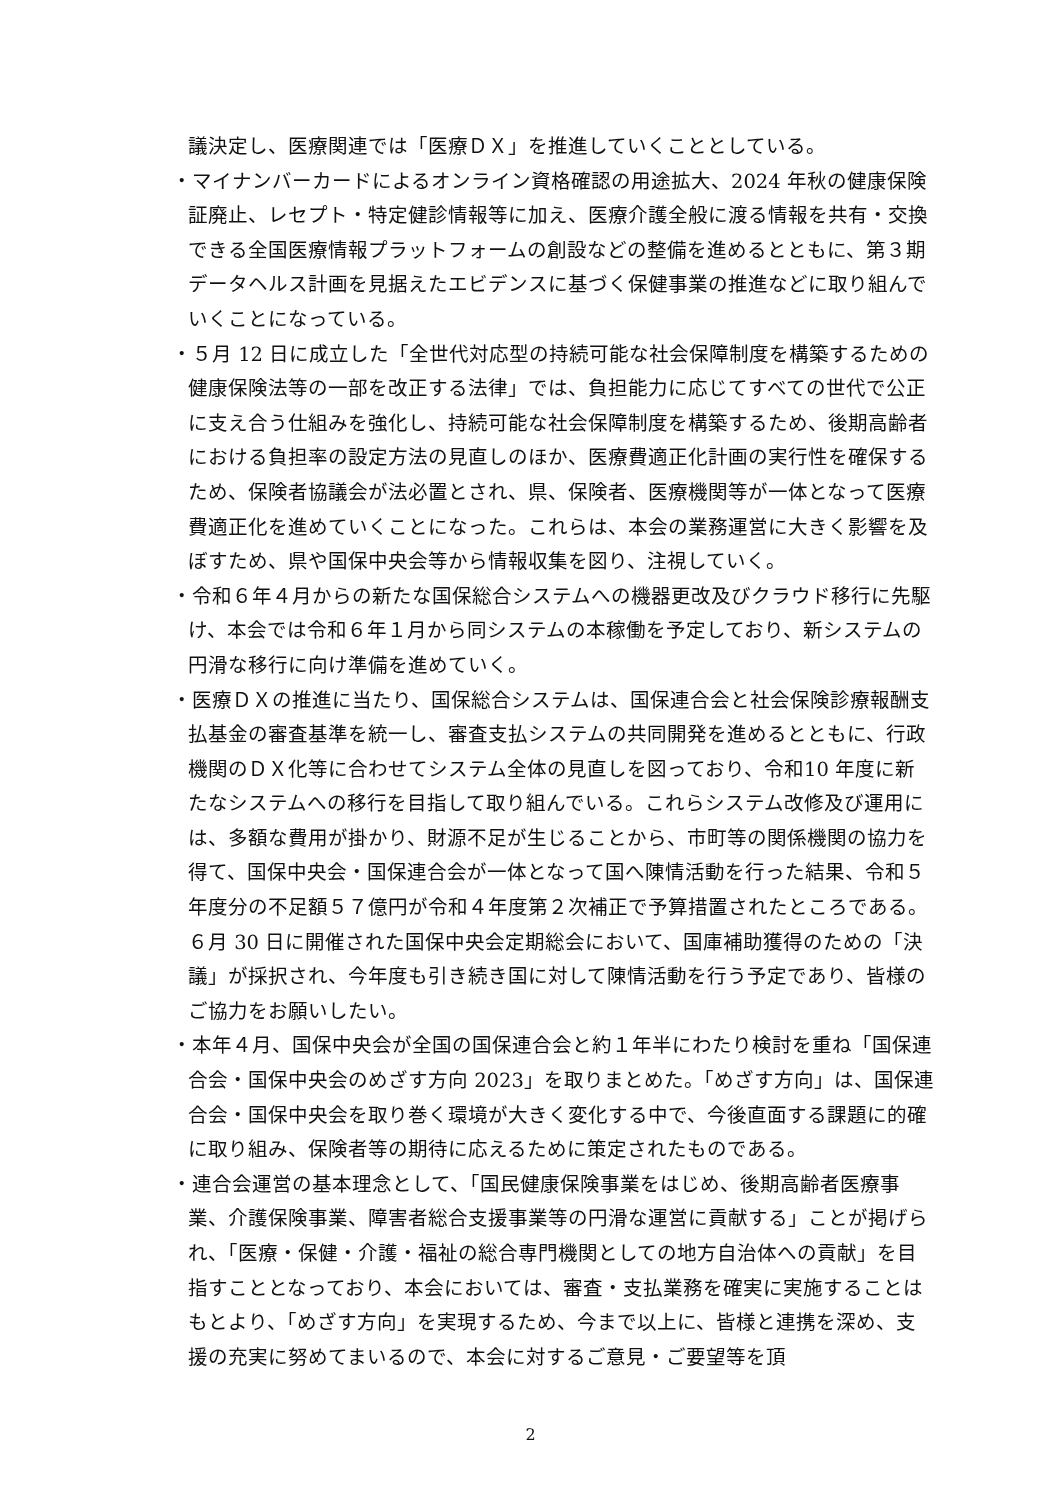議決定し、医療関連では「医療ＤＸ」を推進していくこととしている。
・マイナンバーカードによるオンライン資格確認の用途拡大、2024 年秋の健康保険証廃止、レセプト・特定健診情報等に加え、医療介護全般に渡る情報を共有・交換できる全国医療情報プラットフォームの創設などの整備を進めるとともに、第３期データヘルス計画を見据えたエビデンスに基づく保健事業の推進などに取り組んでいくことになっている。
・５月 12 日に成立した「全世代対応型の持続可能な社会保障制度を構築するための健康保険法等の一部を改正する法律」では、負担能力に応じてすべての世代で公正に支え合う仕組みを強化し、持続可能な社会保障制度を構築するため、後期高齢者における負担率の設定方法の見直しのほか、医療費適正化計画の実行性を確保するため、保険者協議会が法必置とされ、県、保険者、医療機関等が一体となって医療費適正化を進めていくことになった。これらは、本会の業務運営に大きく影響を及ぼすため、県や国保中央会等から情報収集を図り、注視していく。
・令和６年４月からの新たな国保総合システムへの機器更改及びクラウド移行に先駆け、本会では令和６年１月から同システムの本稼働を予定しており、新システムの円滑な移行に向け準備を進めていく。
・医療ＤＸの推進に当たり、国保総合システムは、国保連合会と社会保険診療報酬支払基金の審査基準を統一し、審査支払システムの共同開発を進めるとともに、行政機関のＤＸ化等に合わせてシステム全体の見直しを図っており、令和10 年度に新たなシステムへの移行を目指して取り組んでいる。これらシステム改修及び運用には、多額な費用が掛かり、財源不足が生じることから、市町等の関係機関の協力を得て、国保中央会・国保連合会が一体となって国へ陳情活動を行った結果、令和５年度分の不足額５７億円が令和４年度第２次補正で予算措置されたところである。６月 30 日に開催された国保中央会定期総会において、国庫補助獲得のための「決議」が採択され、今年度も引き続き国に対して陳情活動を行う予定であり、皆様のご協力をお願いしたい。
・本年４月、国保中央会が全国の国保連合会と約１年半にわたり検討を重ね「国保連合会・国保中央会のめざす方向 2023」を取りまとめた。「めざす方向」は、国保連合会・国保中央会を取り巻く環境が大きく変化する中で、今後直面する課題に的確に取り組み、保険者等の期待に応えるために策定されたものである。
・連合会運営の基本理念として、「国民健康保険事業をはじめ、後期高齢者医療事業、介護保険事業、障害者総合支援事業等の円滑な運営に貢献する」ことが掲げられ、「医療・保健・介護・福祉の総合専門機関としての地方自治体への貢献」を目指すこととなっており、本会においては、審査・支払業務を確実に実施することはもとより、「めざす方向」を実現するため、今まで以上に、皆様と連携を深め、支援の充実に努めてまいるので、本会に対するご意見・ご要望等を頂
2